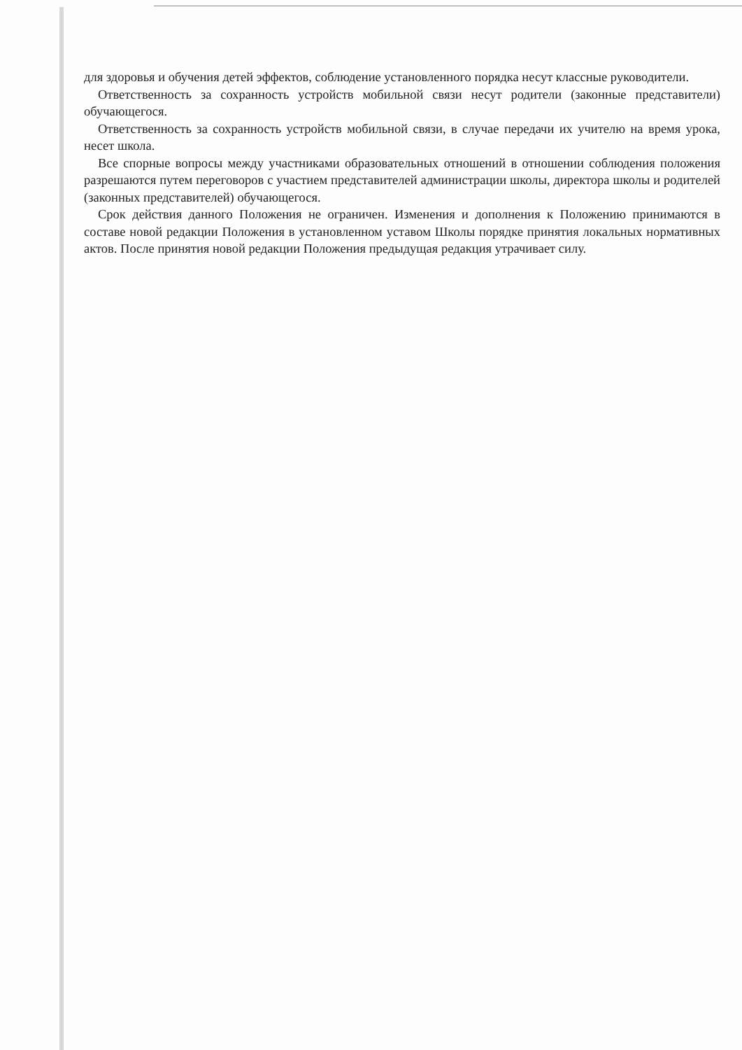для здоровья и обучения детей эффектов, соблюдение установленного порядка несут классные руководители.
Ответственность за сохранность устройств мобильной связи несут родители (законные представители) обучающегося.
Ответственность за сохранность устройств мобильной связи, в случае передачи их учителю на время урока, несет школа.
Все спорные вопросы между участниками образовательных отношений в отношении соблюдения положения разрешаются путем переговоров с участием представителей администрации школы, директора школы и родителей (законных представителей) обучающегося.
Срок действия данного Положения не ограничен. Изменения и дополнения к Положению принимаются в составе новой редакции Положения в установленном уставом Школы порядке принятия локальных нормативных актов. После принятия новой редакции Положения предыдущая редакция утрачивает силу.